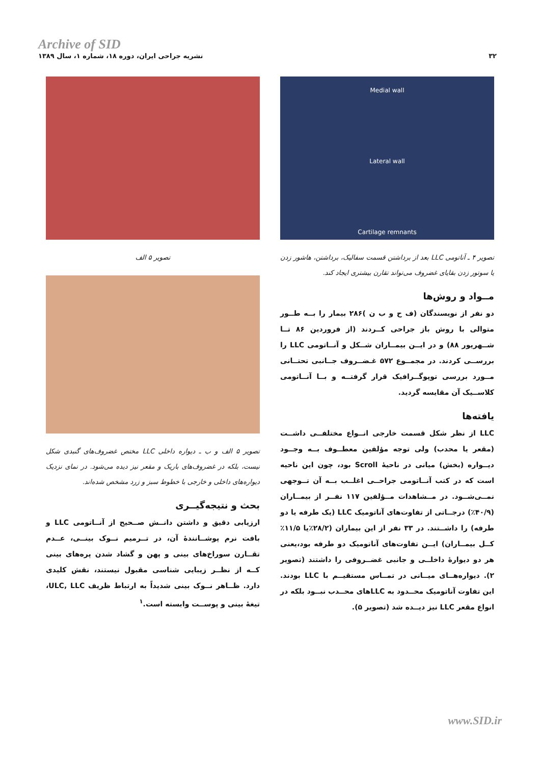Archive of SID
۳۲ نشریه جراحی ایران، دوره ۱۸، شماره ۱، سال ۱۳۸۹
Medial wall
Lateral wall
Cartilage remnants
تصویر ۴ ـ آناتومی LLC بعد از برداشتن قسمت سفالیک، برداشتن، هاشور زدن یا سوتور زدن بقایای غضروف می‌تواند تقارن بیشتری ایجاد کند.
مــواد و روش‌ها
دو نفر از نویسندگان (ف ح و ب ن )۲۸۶ بیمار را بــه طــور متوالی با روش باز جراحی کــردند (از فروردین ۸۶ تــا شــهریور ۸۸) و در ایــن بیمــاران شــکل و آنــاتومی LLC را بررســی کردند. در مجمــوع ۵۷۲ غـضــروف جــانبی تحتــانی مــورد بررسی توپوگــرافیک قرار گرفتــه و بــا آنــاتومی کلاســیک آن مقایسه گردید.
یافته‌ها
LLC از نظر شکل قسمت خارجی انــواع مختلفــی داشــت (مقعر یا محدب) ولی توجه مؤلفین معطــوف بــه وجــود دیــواره (بخش) میانی در ناحیهٔ Scroll بود، چون این ناحیه است که در کتب آنــاتومی جراحــی اغلــب بــه آن تــوجهی نمــی‌شــود. در مــشاهدات مــؤلفین ۱۱۷ نفــر از بیمــاران (۴۰/۹٪) درجــاتی از تفاوت‌های آناتومیک LLC (یک طرفه یا دو طرفه) را داشــتند. در ۳۳ نفر از این بیماران (۲۸/۲٪یا ۱۱/۵٪ کــل بیمــاران) ایــن تفاوت‌های آناتومیک دو طرفه بود،یعنی هر دو دیوارهٔ داخلــی و جانبی غضــروفی را داشتند (تصویر ۲). دیواره‌هــای میــانی در تمــاس مستقیــم با LLC بودند. این تفاوت آناتومیک محــدود به LLCهای محــدب نبــود بلکه در انواع مقعر LLC نیز دیــده شد (تصویر ۵).
تصویر ۵ الف
تصویر ۵ الف و ب ـ دیواره داخلی LLC مختص غضروف‌های گنبدی شکل نیست، بلکه در غضروف‌های باریک و مقعر نیز دیده می‌شود. در نمای نزدیک دیواره‌های داخلی و خارجی با خطوط سبز و زرد مشخص شده‌اند.
بحث و نتیجه‌گیــری
ارزیابی دقیق و داشتن دانــش صــحیح از آنــاتومی LLC و بافت نرم پوشــانندهٔ آن، در تــرمیم نــوک بینــی، عــدم تقــارن سوراخ‌های بینی و پهن و گشاد شدن پره‌های بینی کــه از نظــر زیبایی شناسی مقبول نیستند، نقش کلیدی دارد. ظــاهر نــوک بینی شدیداً به ارتباط ظریف ULC, LLC، تیغهٔ بینی و پوســت وابسته است.<sup>۱</sup>
www.SID.ir